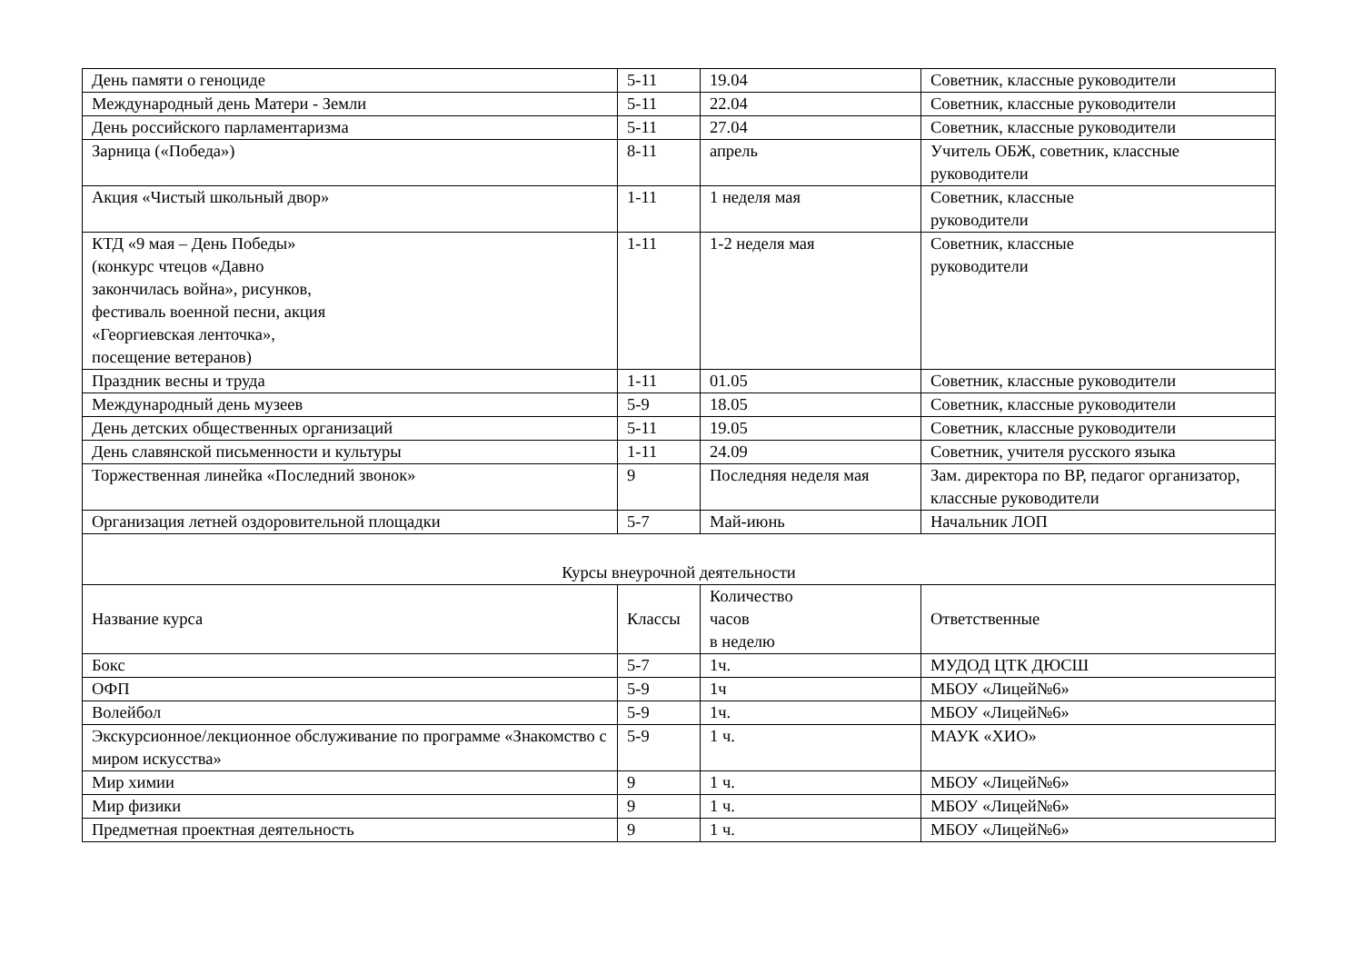| День памяти о геноциде | 5-11 | 19.04 | Советник, классные руководители |
| Международный день Матери - Земли | 5-11 | 22.04 | Советник, классные руководители |
| День российского парламентаризма | 5-11 | 27.04 | Советник, классные руководители |
| Зарница («Победа») | 8-11 | апрель | Учитель ОБЖ, советник, классные руководители |
| Акция «Чистый школьный двор» | 1-11 | 1 неделя мая | Советник, классные руководители |
| КТД «9 мая – День Победы» (конкурс чтецов «Давно закончилась война», рисунков, фестиваль военной песни, акция «Георгиевская ленточка», посещение ветеранов) | 1-11 | 1-2 неделя мая | Советник, классные руководители |
| Праздник весны и труда | 1-11 | 01.05 | Советник, классные руководители |
| Международный день музеев | 5-9 | 18.05 | Советник, классные руководители |
| День детских общественных организаций | 5-11 | 19.05 | Советник, классные руководители |
| День славянской письменности и культуры | 1-11 | 24.09 | Советник, учителя русского языка |
| Торжественная линейка «Последний звонок» | 9 | Последняя неделя мая | Зам. директора по ВР, педагог организатор, классные руководители |
| Организация летней оздоровительной площадки | 5-7 | Май-июнь | Начальник ЛОП |
| Курсы внеурочной деятельности | | | |
| Название курса | Классы | Количество часов в неделю | Ответственные |
| Бокс | 5-7 | 1ч. | МУДОД ЦТК ДЮСШ |
| ОФП | 5-9 | 1ч | МБОУ «Лицей№6» |
| Волейбол | 5-9 | 1ч. | МБОУ «Лицей№6» |
| Экскурсионное/лекционное обслуживание по программе «Знакомство с миром искусства» | 5-9 | 1 ч. | МАУК «ХИО» |
| Мир химии | 9 | 1 ч. | МБОУ «Лицей№6» |
| Мир физики | 9 | 1 ч. | МБОУ «Лицей№6» |
| Предметная проектная деятельность | 9 | 1 ч. | МБОУ «Лицей№6» |